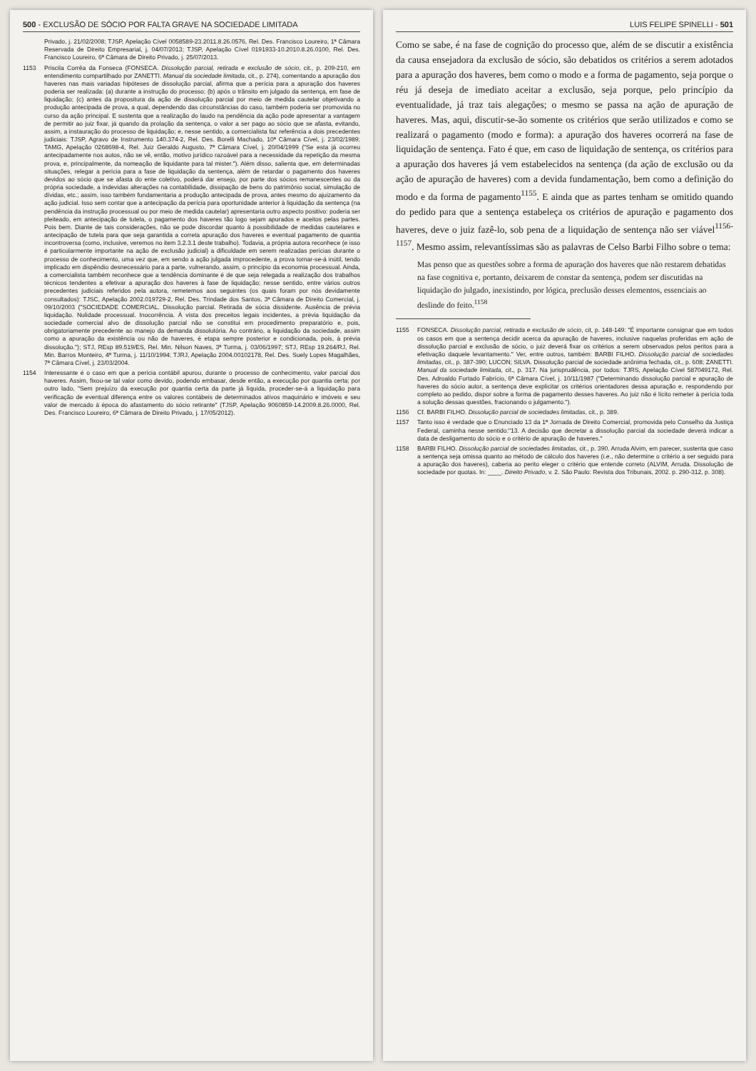500 - EXCLUSÃO DE SÓCIO POR FALTA GRAVE NA SOCIEDADE LIMITADA
Privado, j. 21/02/2008; TJSP, Apelação Cível 0058589-23.2011.8.26.0576, Rel. Des. Francisco Loureiro, 1ª Câmara Reservada de Direito Empresarial, j. 04/07/2013; TJSP, Apelação Cível 0191933-10.2010.8.26.0100, Rel. Des. Francisco Loureiro, 6ª Câmara de Direito Privado, j. 25/07/2013.
1153 Priscila Corrêa da Fonseca (FONSECA. Dissolução parcial, retirada e exclusão de sócio, cit., p. 209-210, em entendimento compartilhado por ZANETTI. Manual da sociedade limitada, cit., p. 274), comentando a apuração dos haveres nas mais variadas hipóteses de dissolução parcial, afirma que a perícia para a apuração dos haveres poderia ser realizada: (a) durante a instrução do processo; (b) após o trânsito em julgado da sentença, em fase de liquidação; (c) antes da propositura da ação de dissolução parcial por meio de medida cautelar objetivando a produção antecipada de prova, a qual, dependendo das circunstâncias do caso, também poderia ser promovida no curso da ação principal. E sustenta que a realização do laudo na pendência da ação pode apresentar a vantagem de permitir ao juiz fixar, já quando da prolação da sentença, o valor a ser pago ao sócio que se afasta, evitando, assim, a instauração do processo de liquidação; e, nesse sentido, a comercialista faz referência a dois precedentes judiciais: TJSP, Agravo de Instrumento 140.374-2, Rel. Des. Borelli Machado, 10ª Câmara Cível, j. 23/02/1989; TAMG, Apelação 0268698-4, Rel. Juiz Geraldo Augusto, 7ª Câmara Cível, j. 20/04/1999 ("Se esta já ocorreu antecipadamente nos autos, não se vê, então, motivo jurídico razoável para a necessidade da repetição da mesma prova, e, principalmente, da nomeação de liquidante para tal mister."). Além disso, salienta que, em determinadas situações, relegar a perícia para a fase de liquidação da sentença, além de retardar o pagamento dos haveres devidos ao sócio que se afasta do ente coletivo, poderá dar ensejo, por parte dos sócios remanescentes ou da própria sociedade, a indevidas alterações na contabilidade, dissipação de bens do patrimônio social, simulação de dívidas, etc.; assim, isso também fundamentaria a produção antecipada de prova, antes mesmo do ajuizamento da ação judicial. Isso sem contar que a antecipação da perícia para oportunidade anterior à liquidação da sentença (na pendência da instrução processual ou por meio de medida cautelar) apresentaria outro aspecto positivo: poderia ser pleiteado, em antecipação de tutela, o pagamento dos haveres tão logo sejam apurados e aceitos pelas partes. Pois bem. Diante de tais considerações, não se pode discordar quanto à possibilidade de medidas cautelares e antecipação de tutela para que seja garantida a correta apuração dos haveres e eventual pagamento de quantia incontroversa (como, inclusive, veremos no item 3.2.3.1 deste trabalho). Todavia, a própria autora reconhece (e isso é particularmente importante na ação de exclusão judicial) a dificuldade em serem realizadas perícias durante o processo de conhecimento, uma vez que, em sendo a ação julgada improcedente, a prova tornar-se-á inútil, tendo implicado em dispêndio desnecessário para a parte, vulnerando, assim, o princípio da economia processual. Ainda, a comercialista também reconhece que a tendência dominante é de que seja relegada a realização dos trabalhos técnicos tendentes a efetivar a apuração dos haveres à fase de liquidação; nesse sentido, entre vários outros precedentes judiciais referidos pela autora, remetemos aos seguintes (os quais foram por nós devidamente consultados): TJSC, Apelação 2002.019729-2, Rel. Des. Trindade dos Santos, 3ª Câmara de Direito Comercial, j. 09/10/2003 ("SOCIEDADE COMERCIAL. Dissolução parcial. Retirada de sócia dissidente. Ausência de prévia liquidação. Nulidade processual. Inocorrência. À vista dos preceitos legais incidentes, a prévia liquidação da sociedade comercial alvo de dissolução parcial não se constitui em procedimento preparatório e, pois, obrigatoriamente precedente ao manejo da demanda dissolutória. Ao contrário, a liquidação da sociedade, assim como a apuração da existência ou não de haveres, é etapa sempre posterior e condicionada, pois, à prévia dissolução."); STJ, REsp 89.519/ES, Rel. Min. Nilson Naves, 3ª Turma, j. 03/06/1997; STJ, REsp 19.264/RJ, Rel. Min. Barros Monteiro, 4ª Turma, j. 11/10/1994; TJRJ, Apelação 2004.00102178, Rel. Des. Suely Lopes Magalhães, 7ª Câmara Cível, j. 23/03/2004.
1154 Interessante é o caso em que a perícia contábil apurou, durante o processo de conhecimento, valor parcial dos haveres. Assim, fixou-se tal valor como devido, podendo embasar, desde então, a execução por quantia certa; por outro lado, "Sem prejuízo da execução por quantia certa da parte já líquida, proceder-se-á a liquidação para verificação de eventual diferença entre os valores contábeis de determinados ativos maquinário e imóveis e seu valor de mercado à época do afastamento do sócio retirante" (TJSP, Apelação 9060859-14.2009.8.26.0000, Rel. Des. Francisco Loureiro, 6ª Câmara de Direito Privado, j. 17/05/2012).
LUIS FELIPE SPINELLI - 501
Como se sabe, é na fase de cognição do processo que, além de se discutir a existência da causa ensejadora da exclusão de sócio, são debatidos os critérios a serem adotados para a apuração dos haveres, bem como o modo e a forma de pagamento, seja porque o réu já deseja de imediato aceitar a exclusão, seja porque, pelo princípio da eventualidade, já traz tais alegações; o mesmo se passa na ação de apuração de haveres. Mas, aqui, discutir-se-ão somente os critérios que serão utilizados e como se realizará o pagamento (modo e forma): a apuração dos haveres ocorrerá na fase de liquidação de sentença. Fato é que, em caso de liquidação de sentença, os critérios para a apuração dos haveres já vem estabelecidos na sentença (da ação de exclusão ou da ação de apuração de haveres) com a devida fundamentação, bem como a definição do modo e da forma de pagamento<sup>1155</sup>. E ainda que as partes tenham se omitido quando do pedido para que a sentença estabeleça os critérios de apuração e pagamento dos haveres, deve o juiz fazê-lo, sob pena de a liquidação de sentença não ser viável<sup>1156-1157</sup>. Mesmo assim, relevantíssimas são as palavras de Celso Barbi Filho sobre o tema:
Mas penso que as questões sobre a forma de apuração dos haveres que não restarem debatidas na fase cognitiva e, portanto, deixarem de constar da sentença, podem ser discutidas na liquidação do julgado, inexistindo, por lógica, preclusão desses elementos, essenciais ao deslinde do feito.<sup>1158</sup>
1155 FONSECA. Dissolução parcial, retirada e exclusão de sócio, cit, p. 148-149: "É importante consignar que em todos os casos em que a sentença decidir acerca da apuração de haveres, inclusive naquelas proferidas em ação de dissolução parcial e exclusão de sócio, o juiz deverá fixar os critérios a serem observados pelos peritos para a efetivação daquele levantamento." Ver, entre outros, também: BARBI FILHO. Dissolução parcial de sociedades limitadas, cit., p. 387-390; LUCON; SILVA. Dissolução parcial de sociedade anônima fechada, cit., p. 608; ZANETTI. Manual da sociedade limitada, cit., p. 317. Na jurisprudência, por todos: TJRS, Apelação Cível 587049172, Rel. Des. Adroaldo Furtado Fabrício, 6ª Câmara Cível, j. 10/11/1987 ("Determinando dissolução parcial e apuração de haveres do sócio autor, a sentença deve explicitar os critérios orientadores dessa apuração e, respondendo por completo ao pedido, dispor sobre a forma de pagamento desses haveres. Ao juiz não é lícito remeter à perícia toda a solução dessas questões, fracionando o julgamento.").
1156 Cf. BARBI FILHO. Dissolução parcial de sociedades limitadas, cit., p. 389.
1157 Tanto isso é verdade que o Enunciado 13 da 1ª Jornada de Direito Comercial, promovida pelo Conselho da Justiça Federal, caminha nesse sentido:"13. A decisão que decretar a dissolução parcial da sociedade deverá indicar a data de desligamento do sócio e o critério de apuração de haveres."
1158 BARBI FILHO. Dissolução parcial de sociedades limitadas, cit., p. 390. Arruda Alvim, em parecer, sustenta que caso a sentença seja omissa quanto ao método de cálculo dos haveres (i.e., não determine o critério a ser seguido para a apuração dos haveres), caberia ao perito eleger o critério que entende correto (ALVIM, Arruda. Dissolução de sociedade por quotas. In: ____. Direito Privado, v. 2. São Paulo: Revista dos Tribunais, 2002. p. 290-312, p. 308).